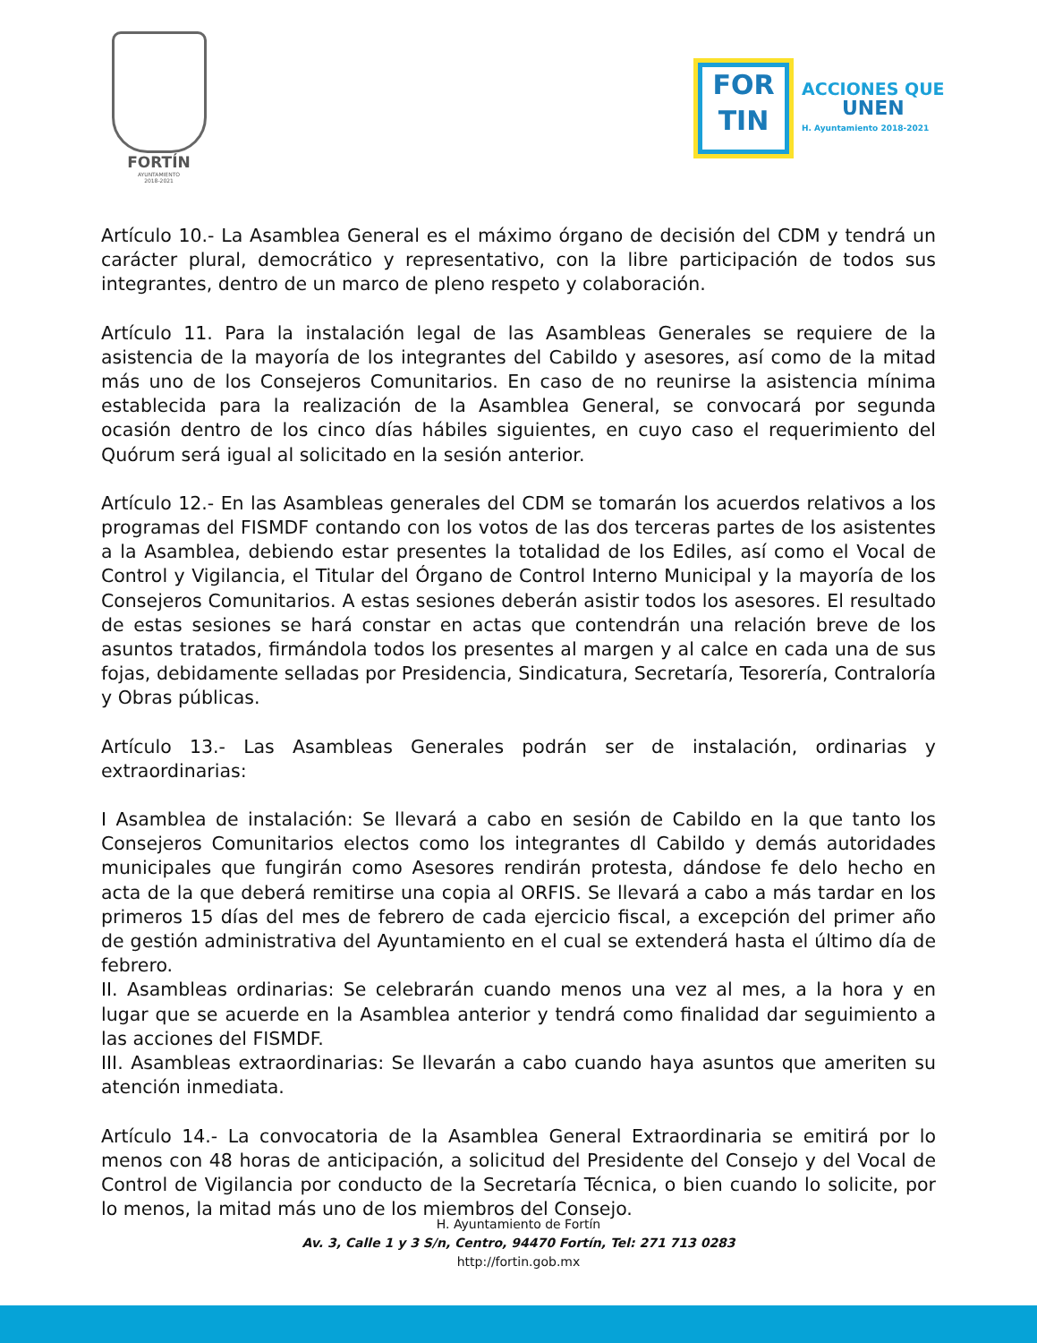FORTÍN
AYUNTAMIENTO
2018-2021
FOR
TIN
ACCIONES QUE
UNEN
H. Ayuntamiento 2018-2021
Artículo 10.- La Asamblea General es el máximo órgano de decisión del CDM y tendrá un carácter plural, democrático y representativo, con la libre participación de todos sus integrantes, dentro de un marco de pleno respeto y colaboración.
Artículo 11. Para la instalación legal de las Asambleas Generales se requiere de la asistencia de la mayoría de los integrantes del Cabildo y asesores, así como de la mitad más uno de los Consejeros Comunitarios. En caso de no reunirse la asistencia mínima establecida para la realización de la Asamblea General, se convocará por segunda ocasión dentro de los cinco días hábiles siguientes, en cuyo caso el requerimiento del Quórum será igual al solicitado en la sesión anterior.
Artículo 12.- En las Asambleas generales del CDM se tomarán los acuerdos relativos a los programas del FISMDF contando con los votos de las dos terceras partes de los asistentes a la Asamblea, debiendo estar presentes la totalidad de los Ediles, así como el Vocal de Control y Vigilancia, el Titular del Órgano de Control Interno Municipal y la mayoría de los Consejeros Comunitarios. A estas sesiones deberán asistir todos los asesores. El resultado de estas sesiones se hará constar en actas que contendrán una relación breve de los asuntos tratados, firmándola todos los presentes al margen y al calce en cada una de sus fojas, debidamente selladas por Presidencia, Sindicatura, Secretaría, Tesorería, Contraloría y Obras públicas.
Artículo 13.- Las Asambleas Generales podrán ser de instalación, ordinarias y extraordinarias:
I Asamblea de instalación: Se llevará a cabo en sesión de Cabildo en la que tanto los Consejeros Comunitarios electos como los integrantes dl Cabildo y demás autoridades municipales que fungirán como Asesores rendirán protesta, dándose fe delo hecho en acta de la que deberá remitirse una copia al ORFIS. Se llevará a cabo a más tardar en los primeros 15 días del mes de febrero de cada ejercicio fiscal, a excepción del primer año de gestión administrativa del Ayuntamiento en el cual se extenderá hasta el último día de febrero.
II. Asambleas ordinarias: Se celebrarán cuando menos una vez al mes, a la hora y en lugar que se acuerde en la Asamblea anterior y tendrá como finalidad dar seguimiento a las acciones del FISMDF.
III. Asambleas extraordinarias: Se llevarán a cabo cuando haya asuntos que ameriten su atención inmediata.
Artículo 14.- La convocatoria de la Asamblea General Extraordinaria se emitirá por lo menos con 48 horas de anticipación, a solicitud del Presidente del Consejo y del Vocal de Control de Vigilancia por conducto de la Secretaría Técnica, o bien cuando lo solicite, por lo menos, la mitad más uno de los miembros del Consejo.
H. Ayuntamiento de Fortín
Av. 3, Calle 1 y 3 S/n, Centro, 94470 Fortín, Tel: 271 713 0283
http://fortin.gob.mx